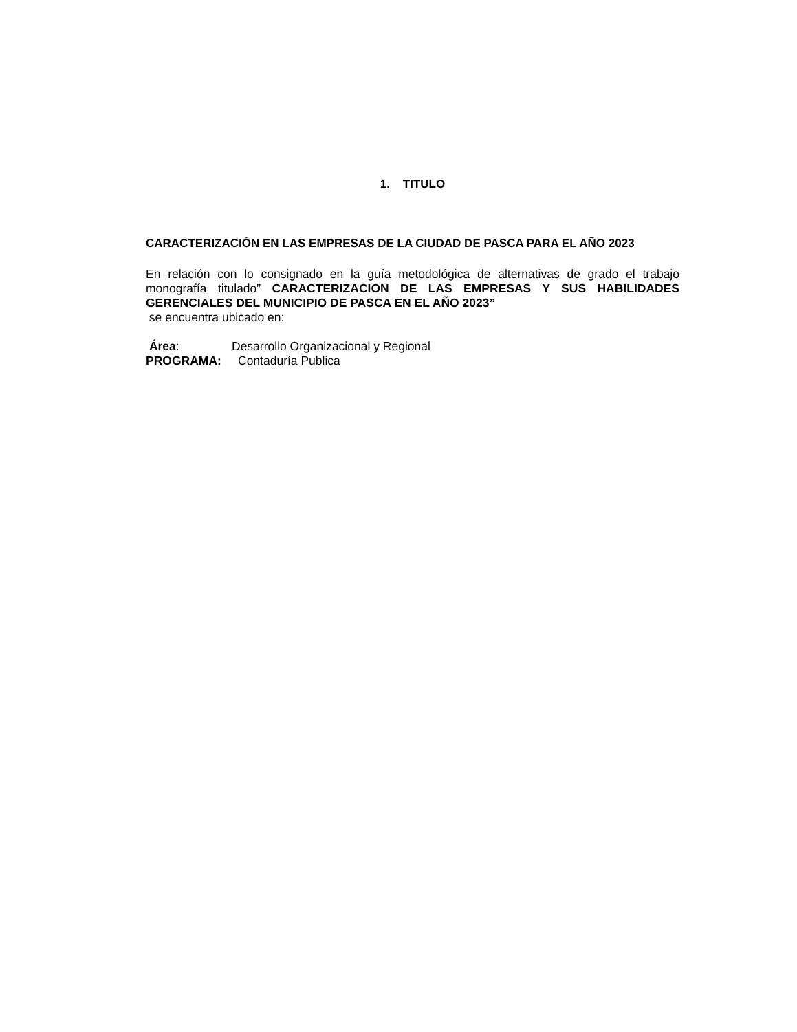1. TITULO
CARACTERIZACIÓN EN LAS EMPRESAS DE LA CIUDAD DE PASCA PARA EL AÑO 2023
En relación con lo consignado en la guía metodológica de alternativas de grado el trabajo monografía titulado” CARACTERIZACION DE LAS EMPRESAS Y SUS HABILIDADES GERENCIALES DEL MUNICIPIO DE PASCA EN EL AÑO 2023”
se encuentra ubicado en:
Área: Desarrollo Organizacional y Regional
PROGRAMA: Contaduría Publica